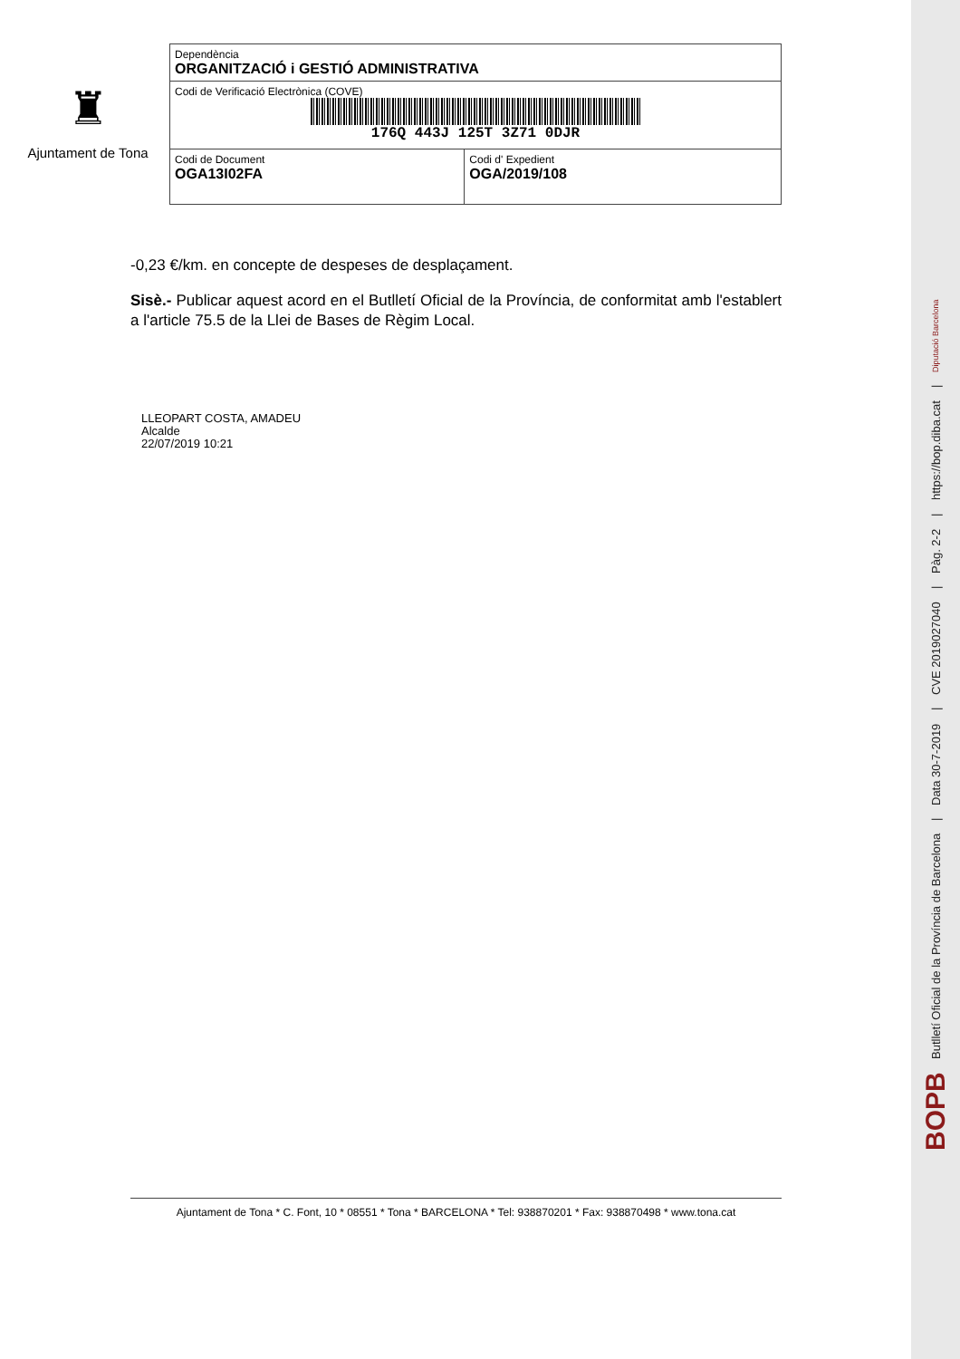♜
Ajuntament de Tona
| Dependència ORGANITZACIÓ i GESTIÓ ADMINISTRATIVA | |
| Codi de Verificació Electrònica (COVE) 176Q 443J 125T 3Z71 0DJR | |
| Codi de Document OGA13I02FA | Codi d' Expedient OGA/2019/108 |
-0,23 €/km. en concepte de despeses de desplaçament.
Sisè.- Publicar aquest acord en el Butlletí Oficial de la Província, de conformitat amb l'establert a l'article 75.5 de la Llei de Bases de Règim Local.
LLEOPART COSTA, AMADEU
Alcalde
22/07/2019 10:21
Ajuntament de Tona * C. Font, 10 * 08551 * Tona * BARCELONA * Tel: 938870201 * Fax: 938870498 * www.tona.cat
BOPB Butlletí Oficial de la Província de Barcelona | Data 30-7-2019 | CVE 2019027040 | Pàg. 2-2 | https://bop.diba.cat | Diputació Barcelona